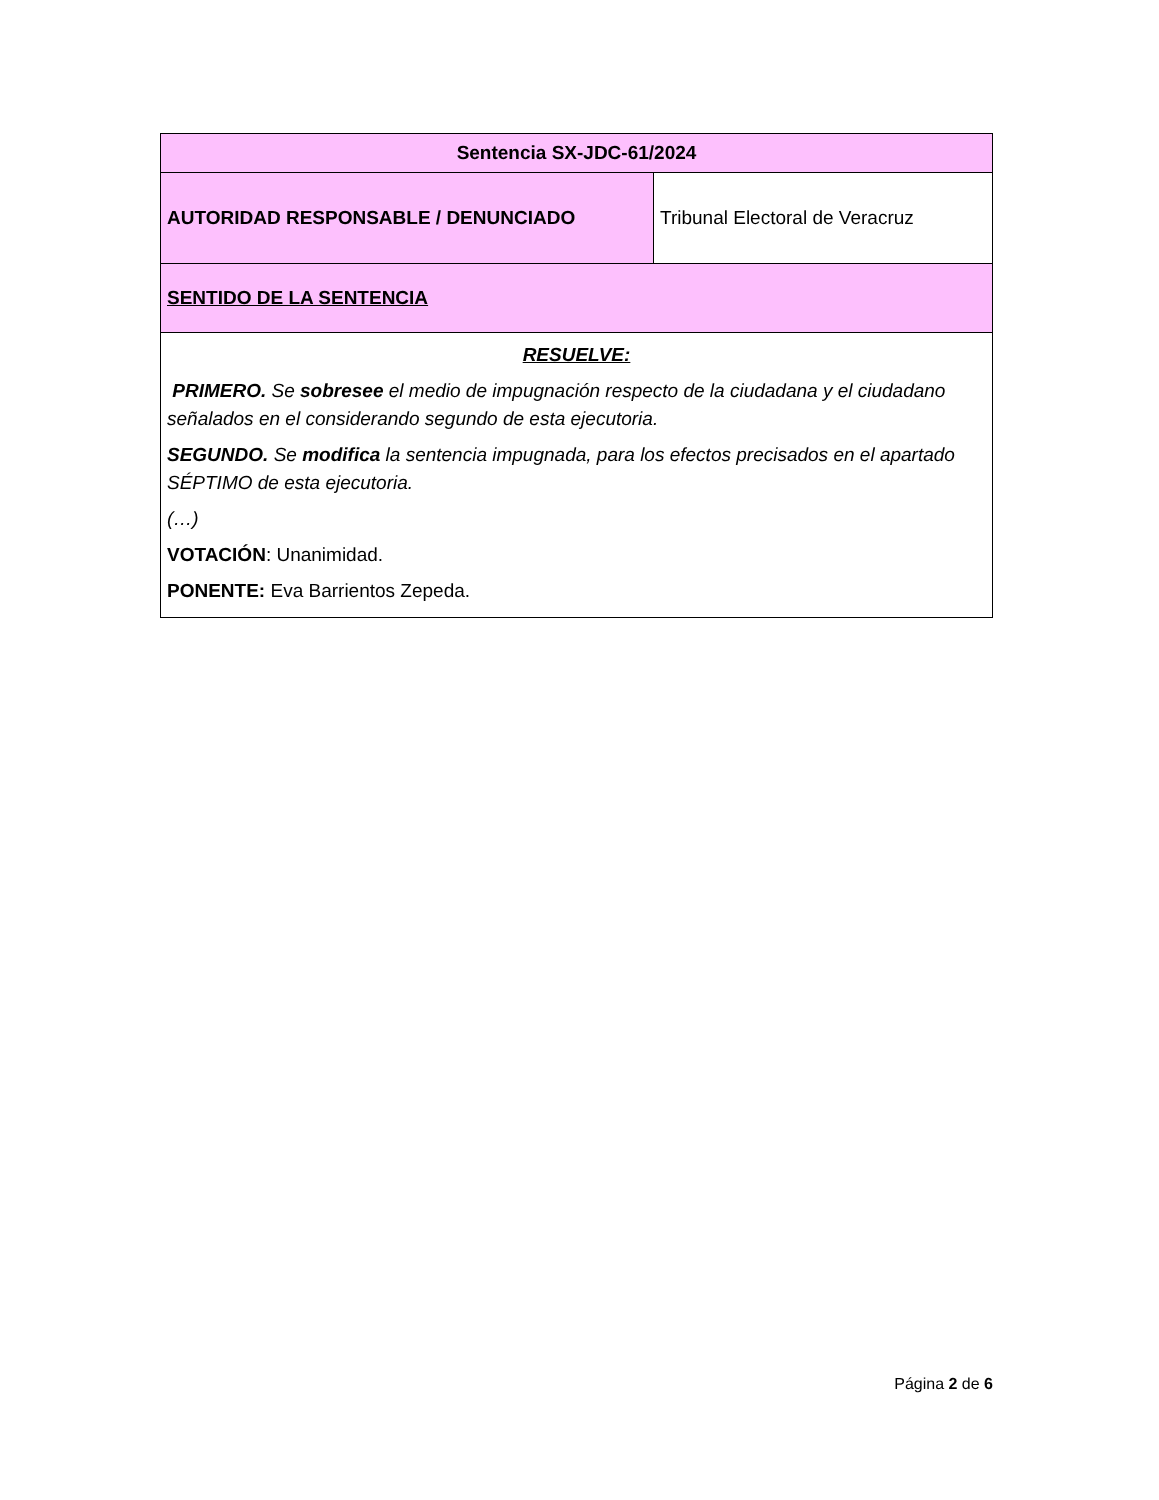| Sentencia SX-JDC-61/2024 | |
| AUTORIDAD RESPONSABLE / DENUNCIADO | Tribunal Electoral de Veracruz |
| SENTIDO DE LA SENTENCIA | |
| RESUELVE: PRIMERO. Se sobresee el medio de impugnación respecto de la ciudadana y el ciudadano señalados en el considerando segundo de esta ejecutoria. SEGUNDO. Se modifica la sentencia impugnada, para los efectos precisados en el apartado SÉPTIMO de esta ejecutoria. (…) VOTACIÓN : Unanimidad. PONENTE: Eva Barrientos Zepeda. | |
Página 2 de 6